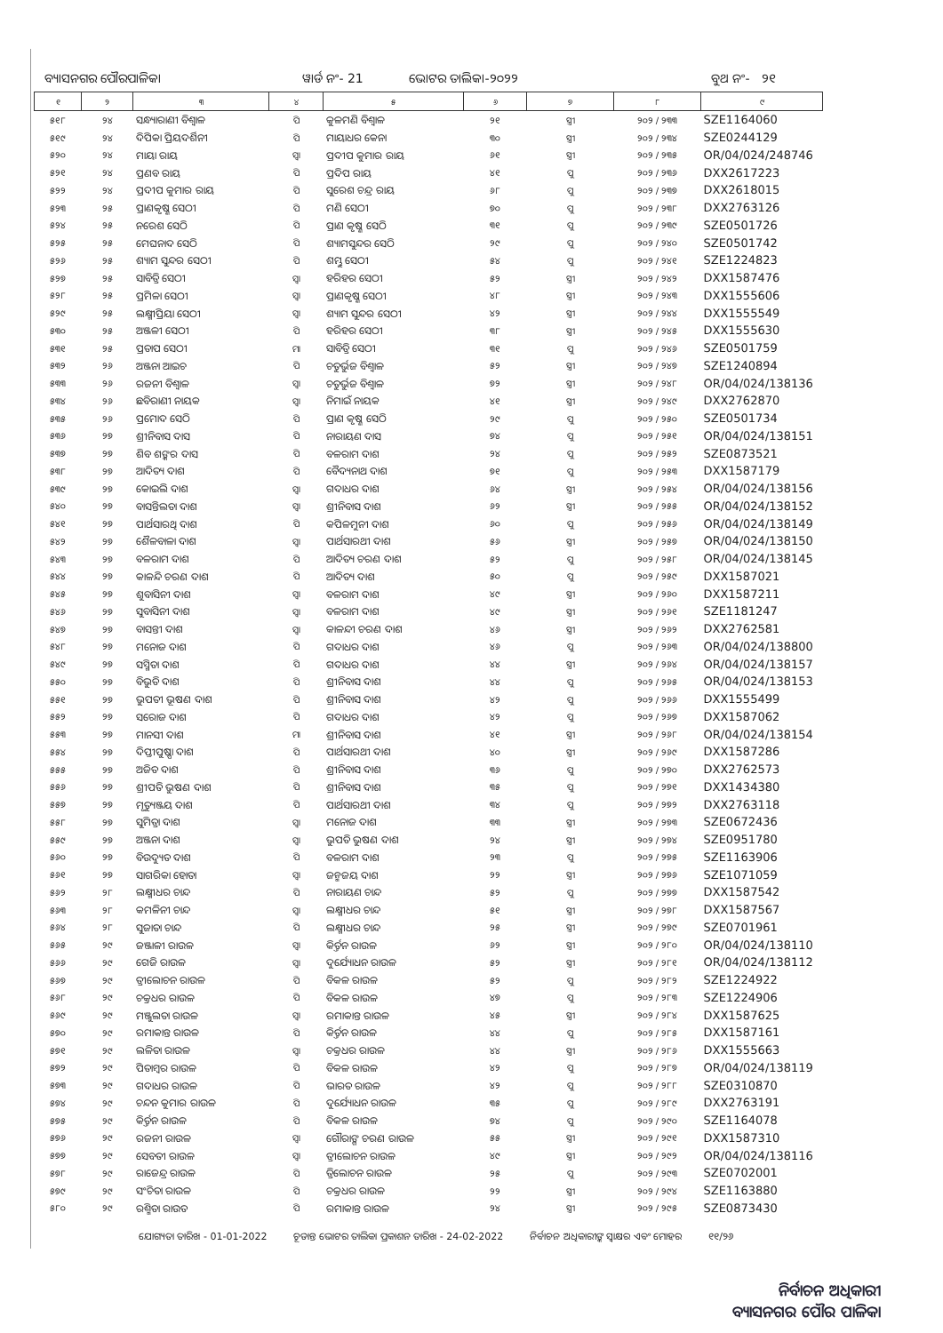ବ୍ୟାସନଗର ପୌରପାଳିକା ୱାର୍ଡ ନଂ- 21 ଭୋଟର ତାଲିକା-୨୦୨୨ ବୁଥ ନଂ- ୨୧
| ୧ | ୨ | ୩ | ୪ | ୫ | ୬ | ୭ | ୮ | ୯ |
| --- | --- | --- | --- | --- | --- | --- | --- | --- |
| ୫୧୮ | ୨୪ | ସନ୍ଧ୍ୟାରାଣୀ ବିଶ୍ୱାଳ | ପି | କୁଳମଣି ବିଶ୍ୱାଳ | ୨୧ | ସ୍ତ୍ରୀ | ୨୦୨ / ୨୩୩ | SZE1164060 |
| ୫୧୯ | ୨୪ | ଦିପିକା ପ୍ରିୟଦର୍ଶିନୀ | ପି | ମାୟାଧର କେନା | ୩୦ | ସ୍ତ୍ରୀ | ୨୦୨ / ୨୩୪ | SZE0244129 |
| ୫୨୦ | ୨୪ | ମାୟା ରାୟ | ସ୍ୱା | ପ୍ରଦୀପ କୁମାର ରାୟ | ୬୧ | ସ୍ତ୍ରୀ | ୨୦୨ / ୨୩୫ | OR/04/024/248746 |
| ୫୨୧ | ୨୪ | ପ୍ରଣବ ରାୟ | ପି | ପ୍ରଦିପ ରାୟ | ୪୧ | ପୁ | ୨୦୨ / ୨୩୬ | DXX2617223 |
| ୫୨୨ | ୨୪ | ପ୍ରଦୀପ କୁମାର ରାୟ | ପି | ସୁରେଶ ଚନ୍ଦ୍ର ରାୟ | ୬୮ | ପୁ | ୨୦୨ / ୨୩୭ | DXX2618015 |
| ୫୨୩ | ୨୫ | ପ୍ରାଣକୃଷ୍ଣ ସେଠୀ | ପି | ମଣି ସେଠୀ | ୭୦ | ପୁ | ୨୦୨ / ୨୩୮ | DXX2763126 |
| ୫୨୪ | ୨୫ | ନରେଶ ସେଠି | ପି | ପ୍ରାଣ କୃଷ୍ଣ ସେଠି | ୩୧ | ପୁ | ୨୦୨ / ୨୩୯ | SZE0501726 |
| ୫୨୫ | ୨୫ | ମେଘନାଦ ସେଠି | ପି | ଶ୍ୟାମସୁନ୍ଦର ସେଠି | ୨୯ | ପୁ | ୨୦୨ / ୨୪୦ | SZE0501742 |
| ୫୨୬ | ୨୫ | ଶ୍ୟାମ ସୁନ୍ଦର ସେଠୀ | ପି | ଶମ୍ଭୁ ସେଠୀ | ୫୪ | ପୁ | ୨୦୨ / ୨୪୧ | SZE1224823 |
| ୫୨୭ | ୨୫ | ସାବିତ୍ରି ସେଠୀ | ସ୍ୱା | ହରିହର ସେଠୀ | ୫୨ | ସ୍ତ୍ରୀ | ୨୦୨ / ୨୪୨ | DXX1587476 |
| ୫୨୮ | ୨୫ | ପ୍ରମିଳା ସେଠୀ | ସ୍ୱା | ପ୍ରାଣକୃଷ୍ଣ ସେଠୀ | ୪୮ | ସ୍ତ୍ରୀ | ୨୦୨ / ୨୪୩ | DXX1555606 |
| ୫୨୯ | ୨୫ | ଲକ୍ଷ୍ମୀପ୍ରିୟା ସେଠୀ | ସ୍ୱା | ଶ୍ୟାମ ସୁନ୍ଦର ସେଠୀ | ୪୨ | ସ୍ତ୍ରୀ | ୨୦୨ / ୨୪୪ | DXX1555549 |
| ୫୩୦ | ୨୫ | ଅଞ୍ଜଳୀ ସେଠୀ | ପି | ହରିହର ସେଠୀ | ୩୮ | ସ୍ତ୍ରୀ | ୨୦୨ / ୨୪୫ | DXX1555630 |
| ୫୩୧ | ୨୫ | ପ୍ରତାପ ସେଠୀ | ମା | ସାବିତ୍ରି ସେଠୀ | ୩୧ | ପୁ | ୨୦୨ / ୨୪୬ | SZE0501759 |
| ୫୩୨ | ୨୬ | ଅଞ୍ଜନା ଆଇଚ | ପି | ଚତୁର୍ଭୁଜ ବିଶ୍ୱାଳ | ୫୨ | ସ୍ତ୍ରୀ | ୨୦୨ / ୨୪୭ | SZE1240894 |
| ୫୩୩ | ୨୬ | ରଜନୀ ବିଶ୍ୱାଳ | ସ୍ୱା | ଚତୁର୍ଭୁଜ ବିଶ୍ୱାଳ | ୭୨ | ସ୍ତ୍ରୀ | ୨୦୨ / ୨୪୮ | OR/04/024/138136 |
| ୫୩୪ | ୨୬ | ଛବିରାଣୀ ନାୟକ | ସ୍ୱା | ନିମାଇଁ ନାୟକ | ୪୧ | ସ୍ତ୍ରୀ | ୨୦୨ / ୨୪୯ | DXX2762870 |
| ୫୩୫ | ୨୬ | ପ୍ରମୋଦ ସେଠି | ପି | ପ୍ରାଣ କୃଷ୍ଣ ସେଠି | ୨୯ | ପୁ | ୨୦୨ / ୨୫୦ | SZE0501734 |
| ୫୩୬ | ୨୭ | ଶ୍ରୀନିବାସ ଦାସ | ପି | ନାରାୟଣ ଦାସ | ୭୪ | ପୁ | ୨୦୨ / ୨୫୧ | OR/04/024/138151 |
| ୫୩୭ | ୨୭ | ଶିବ ଶଙ୍କର ଦାସ | ପି | ବଳରାମ ଦାଶ | ୨୪ | ପୁ | ୨୦୨ / ୨୫୨ | SZE0873521 |
| ୫୩୮ | ୨୭ | ଆଦିତ୍ୟ ଦାଶ | ପି | ବୈଦ୍ୟନାଥ ଦାଶ | ୭୧ | ପୁ | ୨୦୨ / ୨୫୩ | DXX1587179 |
| ୫୩୯ | ୨୭ | କୋଇଲି ଦାଶ | ସ୍ୱା | ଗଦାଧର ଦାଶ | ୬୪ | ସ୍ତ୍ରୀ | ୨୦୨ / ୨୫୪ | OR/04/024/138156 |
| ୫୪୦ | ୨୭ | ବାସନ୍ତିଲତା ଦାଶ | ସ୍ୱା | ଶ୍ରୀନିବାସ ଦାଶ | ୬୨ | ସ୍ତ୍ରୀ | ୨୦୨ / ୨୫୫ | OR/04/024/138152 |
| ୫୪୧ | ୨୭ | ପାର୍ଥସାରଥି ଦାଶ | ପି | କପିଳମୁନୀ ଦାଶ | ୬୦ | ପୁ | ୨୦୨ / ୨୫୬ | OR/04/024/138149 |
| ୫୪୨ | ୨୭ | ଶୈଳବାଳା ଦାଶ | ସ୍ୱା | ପାର୍ଥସାରଥୀ ଦାଶ | ୫୬ | ସ୍ତ୍ରୀ | ୨୦୨ / ୨୫୭ | OR/04/024/138150 |
| ୫୪୩ | ୨୭ | ବଳରାମ ଦାଶ | ପି | ଆଦିତ୍ୟ ଚରଣ ଦାଶ | ୫୨ | ପୁ | ୨୦୨ / ୨୫୮ | OR/04/024/138145 |
| ୫୪୪ | ୨୭ | କାଳନ୍ଦି ଚରଣ ଦାଶ | ପି | ଆଦିତ୍ୟ ଦାଶ | ୫୦ | ପୁ | ୨୦୨ / ୨୫୯ | DXX1587021 |
| ୫୪୫ | ୨୭ | ଶୁବାସିନୀ ଦାଶ | ସ୍ୱା | ବଳରାମ ଦାଶ | ୪୯ | ସ୍ତ୍ରୀ | ୨୦୨ / ୨୬୦ | DXX1587211 |
| ୫୪୬ | ୨୭ | ସୁବାସିନୀ ଦାଶ | ସ୍ୱା | ବଳରାମ ଦାଶ | ୪୯ | ସ୍ତ୍ରୀ | ୨୦୨ / ୨୬୧ | SZE1181247 |
| ୫୪୭ | ୨୭ | ବାସନ୍ତୀ ଦାଶ | ସ୍ୱା | କାଳନ୍ଦୀ ଚରଣ ଦାଶ | ୪୬ | ସ୍ତ୍ରୀ | ୨୦୨ / ୨୬୨ | DXX2762581 |
| ୫୪୮ | ୨୭ | ମନୋଜ ଦାଶ | ପି | ଗଦାଧର ଦାଶ | ୪୬ | ପୁ | ୨୦୨ / ୨୬୩ | OR/04/024/138800 |
| ୫୪୯ | ୨୭ | ସସ୍ମିତା ଦାଶ | ପି | ଗଦାଧର ଦାଶ | ୪୪ | ସ୍ତ୍ରୀ | ୨୦୨ / ୨୬୪ | OR/04/024/138157 |
| ୫୫୦ | ୨୭ | ବିଭୁତି ଦାଶ | ପି | ଶ୍ରୀନିବାସ ଦାଶ | ୪୪ | ପୁ | ୨୦୨ / ୨୬୫ | OR/04/024/138153 |
| ୫୫୧ | ୨୭ | ଭୁପତୀ ଭୂଷଣ ଦାଶ | ପି | ଶ୍ରୀନିବାସ ଦାଶ | ୪୨ | ପୁ | ୨୦୨ / ୨୬୬ | DXX1555499 |
| ୫୫୨ | ୨୭ | ସରୋଜ ଦାଶ | ପି | ଗଦାଧର ଦାଶ | ୪୨ | ପୁ | ୨୦୨ / ୨୬୭ | DXX1587062 |
| ୫୫୩ | ୨୭ | ମାନସୀ ଦାଶ | ମା | ଶ୍ରୀନିବାସ ଦାଶ | ୪୧ | ସ୍ତ୍ରୀ | ୨୦୨ / ୨୬୮ | OR/04/024/138154 |
| ୫୫୪ | ୨୭ | ଦିପ୍ତୀପୁଷ୍ପା ଦାଶ | ପି | ପାର୍ଥସାରଥୀ ଦାଶ | ୪୦ | ସ୍ତ୍ରୀ | ୨୦୨ / ୨୬୯ | DXX1587286 |
| ୫୫୫ | ୨୭ | ଅଜିତ ଦାଶ | ପି | ଶ୍ରୀନିବାସ ଦାଶ | ୩୬ | ପୁ | ୨୦୨ / ୨୭୦ | DXX2762573 |
| ୫୫୬ | ୨୭ | ଶ୍ରୀପତି ଭୁଷଣ ଦାଶ | ପି | ଶ୍ରୀନିବାସ ଦାଶ | ୩୫ | ପୁ | ୨୦୨ / ୨୭୧ | DXX1434380 |
| ୫୫୭ | ୨୭ | ମୃତ୍ୟୁଞ୍ଜୟ ଦାଶ | ପି | ପାର୍ଥସାରଥୀ ଦାଶ | ୩୪ | ପୁ | ୨୦୨ / ୨୭୨ | DXX2763118 |
| ୫୫୮ | ୨୭ | ସୁମିତ୍ରା ଦାଶ | ସ୍ୱା | ମନୋଜ ଦାଶ | ୩୩ | ସ୍ତ୍ରୀ | ୨୦୨ / ୨୭୩ | SZE0672436 |
| ୫୫୯ | ୨୭ | ଅଞ୍ଜନା ଦାଶ | ସ୍ୱା | ଭୁପତି ଭୁଷଣ ଦାଶ | ୨୪ | ସ୍ତ୍ରୀ | ୨୦୨ / ୨୭୪ | SZE0951780 |
| ୫୬୦ | ୨୭ | ବିଉଦ୍ୟୁତ ଦାଶ | ପି | ବଳରାମ ଦାଶ | ୨୩ | ପୁ | ୨୦୨ / ୨୭୫ | SZE1163906 |
| ୫୬୧ | ୨୭ | ସାଗରିକା ହୋତା | ସ୍ୱା | ଜନ୍ମଜୟ ଦାଶ | ୨୨ | ସ୍ତ୍ରୀ | ୨୦୨ / ୨୭୬ | SZE1071059 |
| ୫୬୨ | ୨୮ | ଲକ୍ଷ୍ମୀଧର ଚାନ୍ଦ | ପି | ନାରାୟଣ ଚାନ୍ଦ | ୫୨ | ପୁ | ୨୦୨ / ୨୭୭ | DXX1587542 |
| ୫୬୩ | ୨୮ | କମଳିନୀ ଚାନ୍ଦ | ସ୍ୱା | ଲକ୍ଷ୍ମୀଧର ଚାନ୍ଦ | ୫୧ | ସ୍ତ୍ରୀ | ୨୦୨ / ୨୭୮ | DXX1587567 |
| ୫୬୪ | ୨୮ | ସୁଜାତା ଚାନ୍ଦ | ପି | ଲକ୍ଷ୍ମୀଧର ଚାନ୍ଦ | ୨୫ | ସ୍ତ୍ରୀ | ୨୦୨ / ୨୭୯ | SZE0701961 |
| ୫୬୫ | ୨୯ | ଜଞ୍ଜାଳୀ ରାଉଳ | ସ୍ୱା | କିର୍ତ୍ତନ ରାଉଳ | ୬୨ | ସ୍ତ୍ରୀ | ୨୦୨ / ୨୮୦ | OR/04/024/138110 |
| ୫୬୬ | ୨୯ | ଗେଜି ରାଉଳ | ସ୍ୱା | ଦୁର୍ଯ୍ୟୋଧନ ରାଉଳ | ୫୨ | ସ୍ତ୍ରୀ | ୨୦୨ / ୨୮୧ | OR/04/024/138112 |
| ୫୬୭ | ୨୯ | ତ୍ରୀଲୋଚନ ରାଉଳ | ପି | ବିକଳ ରାଉଳ | ୫୨ | ପୁ | ୨୦୨ / ୨୮୨ | SZE1224922 |
| ୫୬୮ | ୨୯ | ଚକ୍ରଧର ରାଉଳ | ପି | ବିକଳ ରାଉଳ | ୪୭ | ପୁ | ୨୦୨ / ୨୮୩ | SZE1224906 |
| ୫୬୯ | ୨୯ | ମଞ୍ଜୁଲତା ରାଉଳ | ସ୍ୱା | ରମାକାନ୍ତ ରାଉଳ | ୪୫ | ସ୍ତ୍ରୀ | ୨୦୨ / ୨୮୪ | DXX1587625 |
| ୫୭୦ | ୨୯ | ରମାକାନ୍ତ ରାଉଳ | ପି | କିର୍ତ୍ତନ ରାଉଳ | ୪୪ | ପୁ | ୨୦୨ / ୨୮୫ | DXX1587161 |
| ୫୭୧ | ୨୯ | ଲଳିତା ରାଉଳ | ସ୍ୱା | ଚକ୍ରଧର ରାଉଳ | ୪୪ | ସ୍ତ୍ରୀ | ୨୦୨ / ୨୮୬ | DXX1555663 |
| ୫୭୨ | ୨୯ | ପିତାମ୍ବର ରାଉଳ | ପି | ବିକଳ ରାଉଳ | ୪୨ | ପୁ | ୨୦୨ / ୨୮୭ | OR/04/024/138119 |
| ୫୭୩ | ୨୯ | ଗଦାଧର ରାଉଳ | ପି | ଭାରତ ରାଉଳ | ୪୨ | ପୁ | ୨୦୨ / ୨୮୮ | SZE0310870 |
| ୫୭୪ | ୨୯ | ଚନ୍ଦନ କୁମାର ରାଉଳ | ପି | ଦୁର୍ଯ୍ୟୋଧନ ରାଉଳ | ୩୫ | ପୁ | ୨୦୨ / ୨୮୯ | DXX2763191 |
| ୫୭୫ | ୨୯ | କିର୍ତ୍ତନ ରାଉଳ | ପି | ବିକଳ ରାଉଳ | ୭୪ | ପୁ | ୨୦୨ / ୨୯୦ | SZE1164078 |
| ୫୭୬ | ୨୯ | ରଜନୀ ରାଉଳ | ସ୍ୱା | ଗୌରାଙ୍ଗ ଚରଣ ରାଉଳ | ୫୫ | ସ୍ତ୍ରୀ | ୨୦୨ / ୨୯୧ | DXX1587310 |
| ୫୭୭ | ୨୯ | ସେବତୀ ରାଉଳ | ସ୍ୱା | ତ୍ରୀଲୋଚନ ରାଉଳ | ୪୯ | ସ୍ତ୍ରୀ | ୨୦୨ / ୨୯୨ | OR/04/024/138116 |
| ୫୭୮ | ୨୯ | ରାଜେନ୍ଦ୍ର ରାଉଳ | ପି | ତ୍ରିଲୋଚନ ରାଉଳ | ୨୫ | ପୁ | ୨୦୨ / ୨୯୩ | SZE0702001 |
| ୫୭୯ | ୨୯ | ସଂଚିତା ରାଉଳ | ପି | ଚକ୍ରଧର ରାଉଳ | ୨୨ | ସ୍ତ୍ରୀ | ୨୦୨ / ୨୯୪ | SZE1163880 |
| ୫୮୦ | ୨୯ | ରଶ୍ମିତା ରାଉତ | ପି | ରମାକାନ୍ତ ରାଉଳ | ୨୪ | ସ୍ତ୍ରୀ | ୨୦୨ / ୨୯୫ | SZE0873430 |
ଯୋଗ୍ୟତା ତାରିଖ - 01-01-2022 ଚୂଡାନ୍ତ ଭୋଟର ତାଲିକା ପ୍ରକାଶନ ତାରିଖ - 24-02-2022 ନିର୍ବାଚନ ଅଧିକାରୀଙ୍କ ସ୍ୱାକ୍ଷର ଏବଂ ମୋହର ୧୧/୨୬
ନିର୍ବାଚନ ଅଧିକାରୀ
ବ୍ୟାସନଗର ପୌର ପାଳିକା